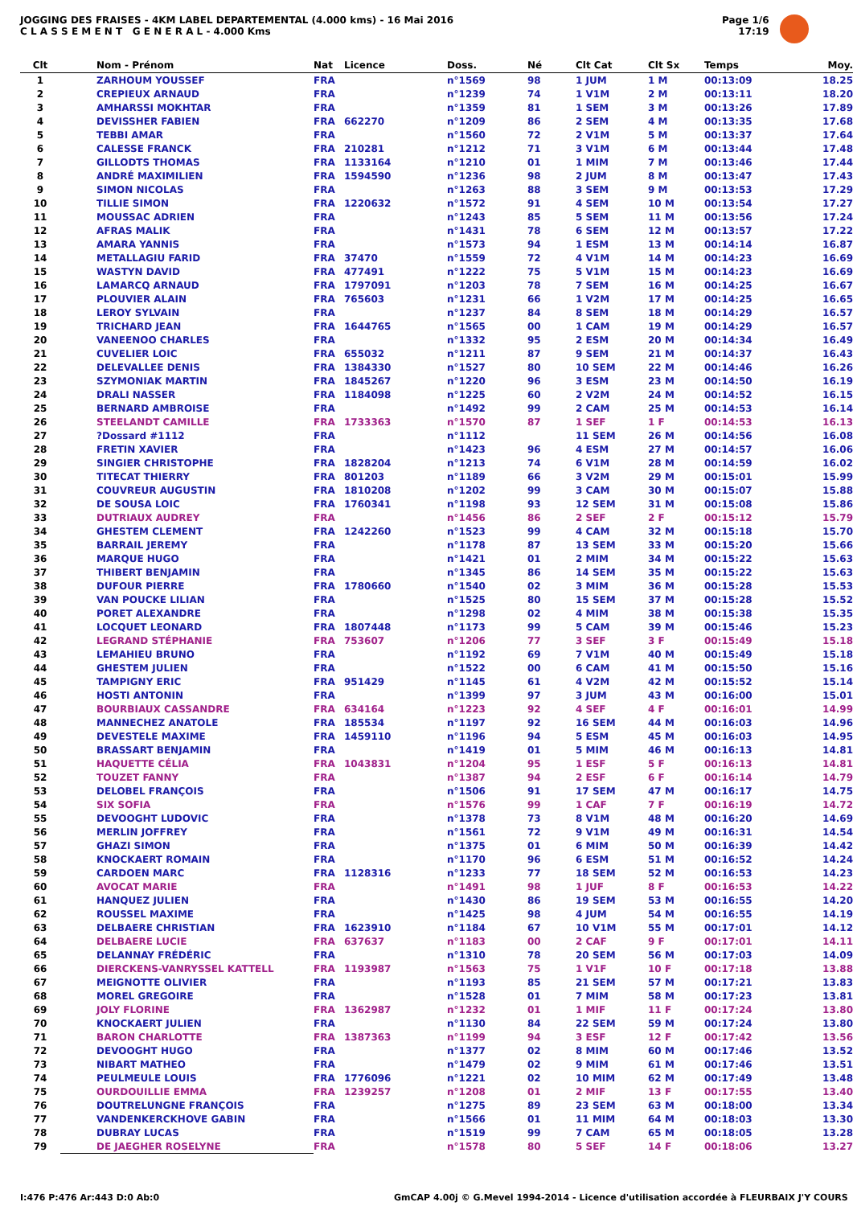JOGGING DES FRAISES - 4KM LABEL DEPARTEMENTAL (4.000 kms) - 16 Mai 2016
C L A S S E M E N T G E N E R A L - 4.000 Kms
Page 1/6
17:19
| Clt | Nom - Prénom | Nat | Licence | Doss. | Né | Clt Cat | Clt Sx | Temps | Moy. |
| --- | --- | --- | --- | --- | --- | --- | --- | --- | --- |
| 1 | ZARHOUM YOUSSEF | FRA | | n°1569 | 98 | 1 JUM | 1 M | 00:13:09 | 18.25 |
| 2 | CREPIEUX ARNAUD | FRA | | n°1239 | 74 | 1 V1M | 2 M | 00:13:11 | 18.20 |
| 3 | AMHARSSI MOKHTAR | FRA | | n°1359 | 81 | 1 SEM | 3 M | 00:13:26 | 17.89 |
| 4 | DEVISSHER FABIEN | FRA | 662270 | n°1209 | 86 | 2 SEM | 4 M | 00:13:35 | 17.68 |
| 5 | TEBBI AMAR | FRA | | n°1560 | 72 | 2 V1M | 5 M | 00:13:37 | 17.64 |
| 6 | CALESSE FRANCK | FRA | 210281 | n°1212 | 71 | 3 V1M | 6 M | 00:13:44 | 17.48 |
| 7 | GILLODTS THOMAS | FRA | 1133164 | n°1210 | 01 | 1 MIM | 7 M | 00:13:46 | 17.44 |
| 8 | ANDRÉ MAXIMILIEN | FRA | 1594590 | n°1236 | 98 | 2 JUM | 8 M | 00:13:47 | 17.43 |
| 9 | SIMON NICOLAS | FRA | | n°1263 | 88 | 3 SEM | 9 M | 00:13:53 | 17.29 |
| 10 | TILLIE SIMON | FRA | 1220632 | n°1572 | 91 | 4 SEM | 10 M | 00:13:54 | 17.27 |
| 11 | MOUSSAC ADRIEN | FRA | | n°1243 | 85 | 5 SEM | 11 M | 00:13:56 | 17.24 |
| 12 | AFRAS MALIK | FRA | | n°1431 | 78 | 6 SEM | 12 M | 00:13:57 | 17.22 |
| 13 | AMARA YANNIS | FRA | | n°1573 | 94 | 1 ESM | 13 M | 00:14:14 | 16.87 |
| 14 | METALLAGIU FARID | FRA | 37470 | n°1559 | 72 | 4 V1M | 14 M | 00:14:23 | 16.69 |
| 15 | WASTYN DAVID | FRA | 477491 | n°1222 | 75 | 5 V1M | 15 M | 00:14:23 | 16.69 |
| 16 | LAMARCQ ARNAUD | FRA | 1797091 | n°1203 | 78 | 7 SEM | 16 M | 00:14:25 | 16.67 |
| 17 | PLOUVIER ALAIN | FRA | 765603 | n°1231 | 66 | 1 V2M | 17 M | 00:14:25 | 16.65 |
| 18 | LEROY SYLVAIN | FRA | | n°1237 | 84 | 8 SEM | 18 M | 00:14:29 | 16.57 |
| 19 | TRICHARD JEAN | FRA | 1644765 | n°1565 | 00 | 1 CAM | 19 M | 00:14:29 | 16.57 |
| 20 | VANEENOO CHARLES | FRA | | n°1332 | 95 | 2 ESM | 20 M | 00:14:34 | 16.49 |
| 21 | CUVELIER LOIC | FRA | 655032 | n°1211 | 87 | 9 SEM | 21 M | 00:14:37 | 16.43 |
| 22 | DELEVALLEE DENIS | FRA | 1384330 | n°1527 | 80 | 10 SEM | 22 M | 00:14:46 | 16.26 |
| 23 | SZYMONIAK MARTIN | FRA | 1845267 | n°1220 | 96 | 3 ESM | 23 M | 00:14:50 | 16.19 |
| 24 | DRALI NASSER | FRA | 1184098 | n°1225 | 60 | 2 V2M | 24 M | 00:14:52 | 16.15 |
| 25 | BERNARD AMBROISE | FRA | | n°1492 | 99 | 2 CAM | 25 M | 00:14:53 | 16.14 |
| 26 | STEELANDT CAMILLE | FRA | 1733363 | n°1570 | 87 | 1 SEF | 1 F | 00:14:53 | 16.13 |
| 27 | ?Dossard #1112 | FRA | | n°1112 | | 11 SEM | 26 M | 00:14:56 | 16.08 |
| 28 | FRETIN XAVIER | FRA | | n°1423 | 96 | 4 ESM | 27 M | 00:14:57 | 16.06 |
| 29 | SINGIER CHRISTOPHE | FRA | 1828204 | n°1213 | 74 | 6 V1M | 28 M | 00:14:59 | 16.02 |
| 30 | TITECAT THIERRY | FRA | 801203 | n°1189 | 66 | 3 V2M | 29 M | 00:15:01 | 15.99 |
| 31 | COUVREUR AUGUSTIN | FRA | 1810208 | n°1202 | 99 | 3 CAM | 30 M | 00:15:07 | 15.88 |
| 32 | DE SOUSA LOIC | FRA | 1760341 | n°1198 | 93 | 12 SEM | 31 M | 00:15:08 | 15.86 |
| 33 | DUTRIAUX AUDREY | FRA | | n°1456 | 86 | 2 SEF | 2 F | 00:15:12 | 15.79 |
| 34 | GHESTEM CLEMENT | FRA | 1242260 | n°1523 | 99 | 4 CAM | 32 M | 00:15:18 | 15.70 |
| 35 | BARRAIL JEREMY | FRA | | n°1178 | 87 | 13 SEM | 33 M | 00:15:20 | 15.66 |
| 36 | MARQUE HUGO | FRA | | n°1421 | 01 | 2 MIM | 34 M | 00:15:22 | 15.63 |
| 37 | THIBERT BENJAMIN | FRA | | n°1345 | 86 | 14 SEM | 35 M | 00:15:22 | 15.63 |
| 38 | DUFOUR PIERRE | FRA | 1780660 | n°1540 | 02 | 3 MIM | 36 M | 00:15:28 | 15.53 |
| 39 | VAN POUCKE LILIAN | FRA | | n°1525 | 80 | 15 SEM | 37 M | 00:15:28 | 15.52 |
| 40 | PORET ALEXANDRE | FRA | | n°1298 | 02 | 4 MIM | 38 M | 00:15:38 | 15.35 |
| 41 | LOCQUET LEONARD | FRA | 1807448 | n°1173 | 99 | 5 CAM | 39 M | 00:15:46 | 15.23 |
| 42 | LEGRAND STÉPHANIE | FRA | 753607 | n°1206 | 77 | 3 SEF | 3 F | 00:15:49 | 15.18 |
| 43 | LEMAHIEU BRUNO | FRA | | n°1192 | 69 | 7 V1M | 40 M | 00:15:49 | 15.18 |
| 44 | GHESTEM JULIEN | FRA | | n°1522 | 00 | 6 CAM | 41 M | 00:15:50 | 15.16 |
| 45 | TAMPIGNY ERIC | FRA | 951429 | n°1145 | 61 | 4 V2M | 42 M | 00:15:52 | 15.14 |
| 46 | HOSTI ANTONIN | FRA | | n°1399 | 97 | 3 JUM | 43 M | 00:16:00 | 15.01 |
| 47 | BOURBIAUX CASSANDRE | FRA | 634164 | n°1223 | 92 | 4 SEF | 4 F | 00:16:01 | 14.99 |
| 48 | MANNECHEZ ANATOLE | FRA | 185534 | n°1197 | 92 | 16 SEM | 44 M | 00:16:03 | 14.96 |
| 49 | DEVESTELE MAXIME | FRA | 1459110 | n°1196 | 94 | 5 ESM | 45 M | 00:16:03 | 14.95 |
| 50 | BRASSART BENJAMIN | FRA | | n°1419 | 01 | 5 MIM | 46 M | 00:16:13 | 14.81 |
| 51 | HAQUETTE CÉLIA | FRA | 1043831 | n°1204 | 95 | 1 ESF | 5 F | 00:16:13 | 14.81 |
| 52 | TOUZET FANNY | FRA | | n°1387 | 94 | 2 ESF | 6 F | 00:16:14 | 14.79 |
| 53 | DELOBEL FRANÇOIS | FRA | | n°1506 | 91 | 17 SEM | 47 M | 00:16:17 | 14.75 |
| 54 | SIX SOFIA | FRA | | n°1576 | 99 | 1 CAF | 7 F | 00:16:19 | 14.72 |
| 55 | DEVOOGHT LUDOVIC | FRA | | n°1378 | 73 | 8 V1M | 48 M | 00:16:20 | 14.69 |
| 56 | MERLIN JOFFREY | FRA | | n°1561 | 72 | 9 V1M | 49 M | 00:16:31 | 14.54 |
| 57 | GHAZI SIMON | FRA | | n°1375 | 01 | 6 MIM | 50 M | 00:16:39 | 14.42 |
| 58 | KNOCKAERT ROMAIN | FRA | | n°1170 | 96 | 6 ESM | 51 M | 00:16:52 | 14.24 |
| 59 | CARDOEN MARC | FRA | 1128316 | n°1233 | 77 | 18 SEM | 52 M | 00:16:53 | 14.23 |
| 60 | AVOCAT MARIE | FRA | | n°1491 | 98 | 1 JUF | 8 F | 00:16:53 | 14.22 |
| 61 | HANQUEZ JULIEN | FRA | | n°1430 | 86 | 19 SEM | 53 M | 00:16:55 | 14.20 |
| 62 | ROUSSEL MAXIME | FRA | | n°1425 | 98 | 4 JUM | 54 M | 00:16:55 | 14.19 |
| 63 | DELBAERE CHRISTIAN | FRA | 1623910 | n°1184 | 67 | 10 V1M | 55 M | 00:17:01 | 14.12 |
| 64 | DELBAERE LUCIE | FRA | 637637 | n°1183 | 00 | 2 CAF | 9 F | 00:17:01 | 14.11 |
| 65 | DELANNAY FRÉDÉRIC | FRA | | n°1310 | 78 | 20 SEM | 56 M | 00:17:03 | 14.09 |
| 66 | DIERCKENS-VANRYSSEL KATTELL | FRA | 1193987 | n°1563 | 75 | 1 V1F | 10 F | 00:17:18 | 13.88 |
| 67 | MEIGNOTTE OLIVIER | FRA | | n°1193 | 85 | 21 SEM | 57 M | 00:17:21 | 13.83 |
| 68 | MOREL GREGOIRE | FRA | | n°1528 | 01 | 7 MIM | 58 M | 00:17:23 | 13.81 |
| 69 | JOLY FLORINE | FRA | 1362987 | n°1232 | 01 | 1 MIF | 11 F | 00:17:24 | 13.80 |
| 70 | KNOCKAERT JULIEN | FRA | | n°1130 | 84 | 22 SEM | 59 M | 00:17:24 | 13.80 |
| 71 | BARON CHARLOTTE | FRA | 1387363 | n°1199 | 94 | 3 ESF | 12 F | 00:17:42 | 13.56 |
| 72 | DEVOOGHT HUGO | FRA | | n°1377 | 02 | 8 MIM | 60 M | 00:17:46 | 13.52 |
| 73 | NIBART MATHEO | FRA | | n°1479 | 02 | 9 MIM | 61 M | 00:17:46 | 13.51 |
| 74 | PEULMEULE LOUIS | FRA | 1776096 | n°1221 | 02 | 10 MIM | 62 M | 00:17:49 | 13.48 |
| 75 | OURDOUILLIE EMMA | FRA | 1239257 | n°1208 | 01 | 2 MIF | 13 F | 00:17:55 | 13.40 |
| 76 | DOUTRELUNGNE FRANÇOIS | FRA | | n°1275 | 89 | 23 SEM | 63 M | 00:18:00 | 13.34 |
| 77 | VANDENKERCKHOVE GABIN | FRA | | n°1566 | 01 | 11 MIM | 64 M | 00:18:03 | 13.30 |
| 78 | DUBRAY LUCAS | FRA | | n°1519 | 99 | 7 CAM | 65 M | 00:18:05 | 13.28 |
| 79 | DE JAEGHER ROSELYNE | FRA | | n°1578 | 80 | 5 SEF | 14 F | 00:18:06 | 13.27 |
I:476 P:476 Ar:443 D:0 Ab:0
GmCAP 4.00j © G.Mevel 1994-2014 - Licence d'utilisation accordée à FLEURBAIX J'Y COURS